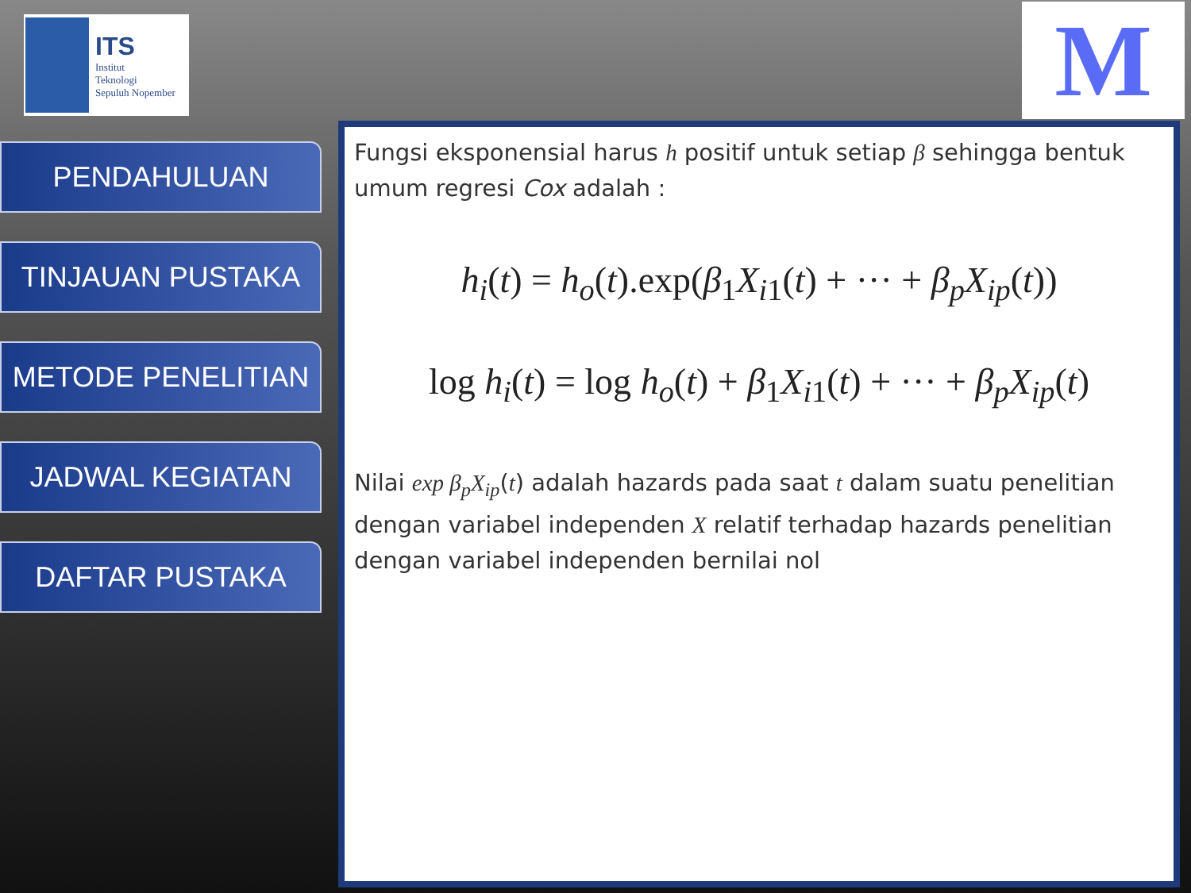ITS
Institut
Teknologi
Sepuluh Nopember
M
PENDAHULUAN
TINJAUAN PUSTAKA
METODE PENELITIAN
JADWAL KEGIATAN
DAFTAR PUSTAKA
Fungsi eksponensial harus h positif untuk setiap β sehingga bentuk umum regresi Cox adalah :
h<sub>i</sub>(t) = h<sub>o</sub>(t).exp(β<sub>1</sub>X<sub>i1</sub>(t) + ··· + β<sub>p</sub>X<sub>ip</sub>(t))
log h<sub>i</sub>(t) = log h<sub>o</sub>(t) + β<sub>1</sub>X<sub>i1</sub>(t) + ··· + β<sub>p</sub>X<sub>ip</sub>(t)
Nilai exp β<sub>p</sub>X<sub>ip</sub>(t) adalah hazards pada saat t dalam suatu penelitian dengan variabel independen X relatif terhadap hazards penelitian dengan variabel independen bernilai nol